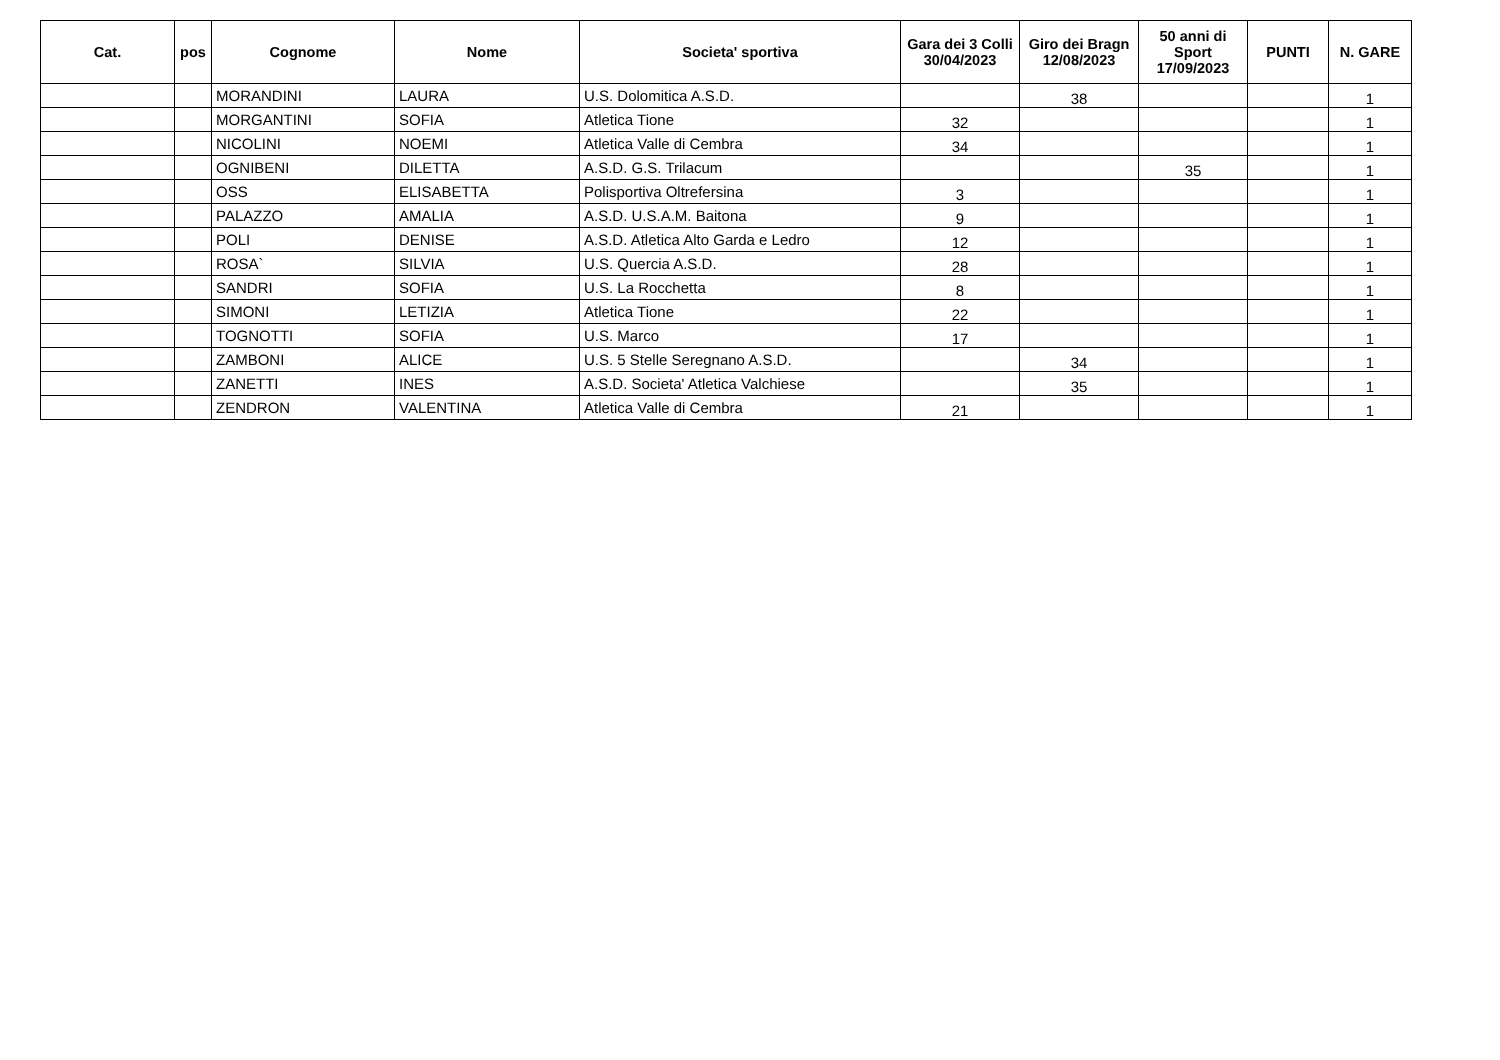| Cat. | pos | Cognome | Nome | Societa' sportiva | Gara dei 3 Colli 30/04/2023 | Giro dei Bragn 12/08/2023 | 50 anni di Sport 17/09/2023 | PUNTI | N. GARE |
| --- | --- | --- | --- | --- | --- | --- | --- | --- | --- |
| | | MORANDINI | LAURA | U.S. Dolomitica A.S.D. | | 38 | | | 1 |
| | | MORGANTINI | SOFIA | Atletica Tione | 32 | | | | 1 |
| | | NICOLINI | NOEMI | Atletica Valle di Cembra | 34 | | | | 1 |
| | | OGNIBENI | DILETTA | A.S.D. G.S. Trilacum | | | 35 | | 1 |
| | | OSS | ELISABETTA | Polisportiva Oltrefersina | 3 | | | | 1 |
| | | PALAZZO | AMALIA | A.S.D. U.S.A.M. Baitona | 9 | | | | 1 |
| | | POLI | DENISE | A.S.D. Atletica Alto Garda e Ledro | 12 | | | | 1 |
| | | ROSA` | SILVIA | U.S. Quercia A.S.D. | 28 | | | | 1 |
| | | SANDRI | SOFIA | U.S. La Rocchetta | 8 | | | | 1 |
| | | SIMONI | LETIZIA | Atletica Tione | 22 | | | | 1 |
| | | TOGNOTTI | SOFIA | U.S. Marco | 17 | | | | 1 |
| | | ZAMBONI | ALICE | U.S. 5 Stelle Seregnano A.S.D. | | 34 | | | 1 |
| | | ZANETTI | INES | A.S.D. Societa' Atletica Valchiese | | 35 | | | 1 |
| | | ZENDRON | VALENTINA | Atletica Valle di Cembra | 21 | | | | 1 |